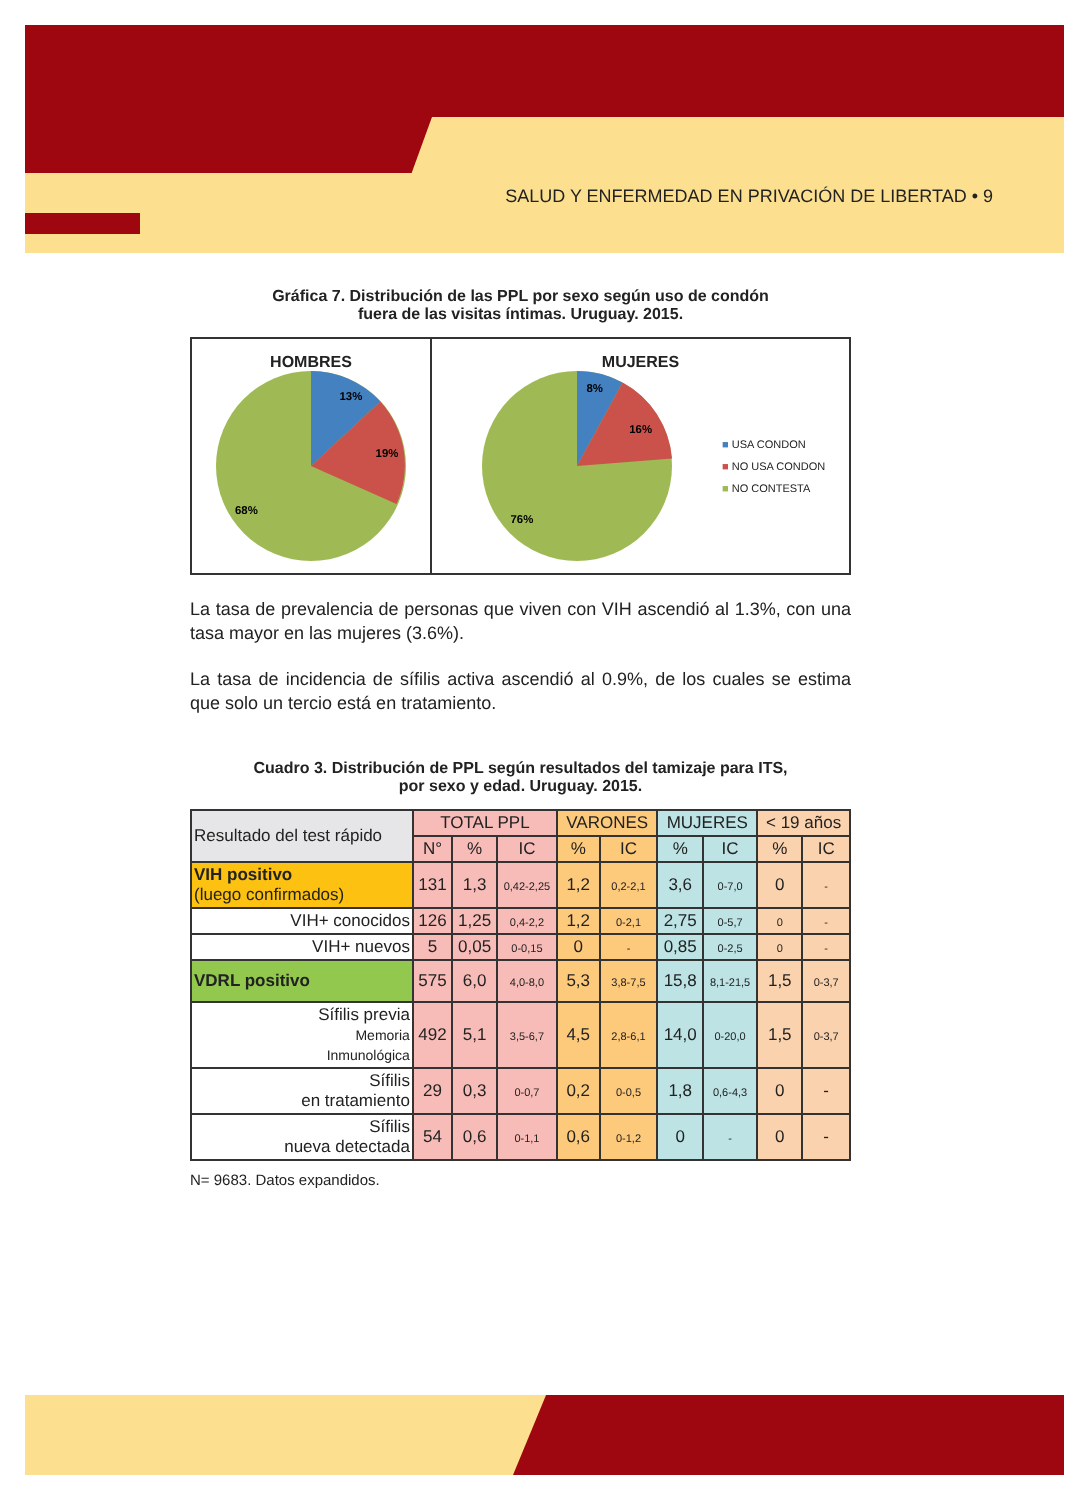SALUD Y ENFERMEDAD EN PRIVACIÓN DE LIBERTAD • 9
Gráfica 7. Distribución de las PPL por sexo según uso de condón
fuera de las visitas íntimas. Uruguay. 2015.
HOMBRES
13%
19%
68%
MUJERES
8%
16%
76%
■ USA CONDON
■ NO USA CONDON
■ NO CONTESTA
La tasa de prevalencia de personas que viven con VIH ascendió al 1.3%, con una tasa mayor en las mujeres (3.6%).
La tasa de incidencia de sífilis activa ascendió al 0.9%, de los cuales se estima que solo un tercio está en tratamiento.
Cuadro 3. Distribución de PPL según resultados del tamizaje para ITS,
por sexo y edad. Uruguay. 2015.
| Resultado del test rápido | TOTAL PPL | | | VARONES | | MUJERES | | < 19 años | |
| --- | --- | --- | --- | --- | --- | --- | --- | --- | --- |
| | N° | % | IC | % | IC | % | IC | % | IC |
| VIH positivo (luego confirmados) | 131 | 1,3 | 0,42-2,25 | 1,2 | 0,2-2,1 | 3,6 | 0-7,0 | 0 | - |
| VIH+ conocidos | 126 | 1,25 | 0,4-2,2 | 1,2 | 0-2,1 | 2,75 | 0-5,7 | 0 | - |
| VIH+ nuevos | 5 | 0,05 | 0-0,15 | 0 | - | 0,85 | 0-2,5 | 0 | - |
| VDRL positivo | 575 | 6,0 | 4,0-8,0 | 5,3 | 3,8-7,5 | 15,8 | 8,1-21,5 | 1,5 | 0-3,7 |
| Sífilis previa Memoria Inmunológica | 492 | 5,1 | 3,5-6,7 | 4,5 | 2,8-6,1 | 14,0 | 0-20,0 | 1,5 | 0-3,7 |
| Sífilis en tratamiento | 29 | 0,3 | 0-0,7 | 0,2 | 0-0,5 | 1,8 | 0,6-4,3 | 0 | - |
| Sífilis nueva detectada | 54 | 0,6 | 0-1,1 | 0,6 | 0-1,2 | 0 | - | 0 | - |
N= 9683. Datos expandidos.